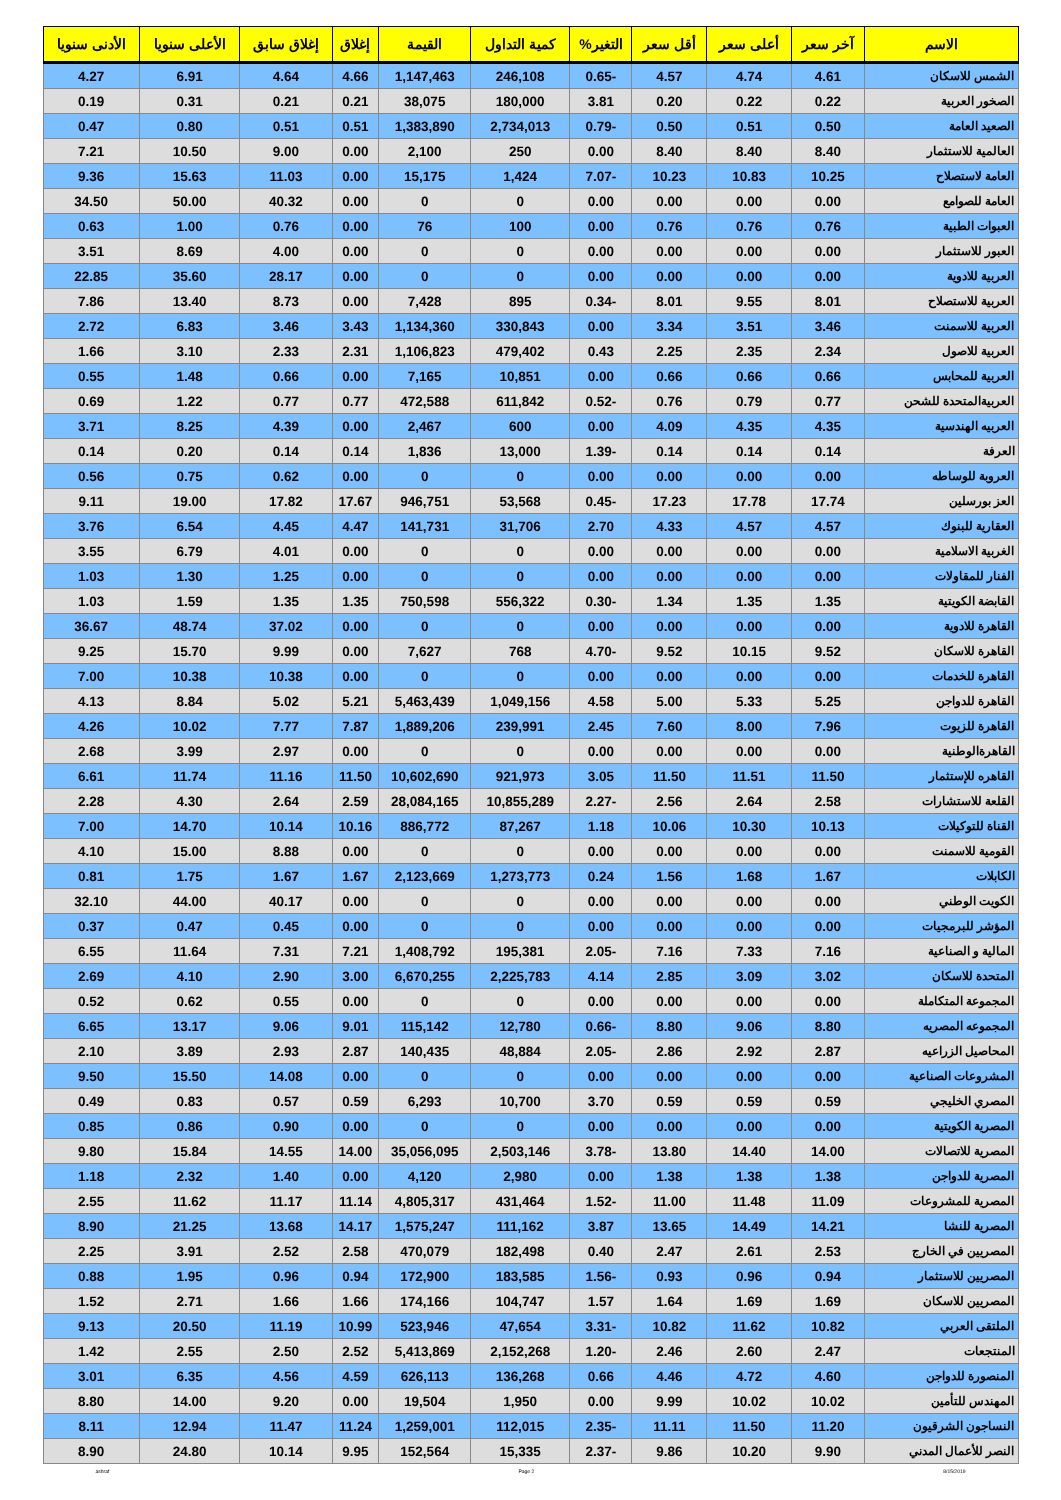| الاسم | آخر سعر | أعلى سعر | أقل سعر | التغير% | كمية التداول | القيمة | إغلاق | إغلاق سابق | الأعلى سنويا | الأدنى سنويا |
| --- | --- | --- | --- | --- | --- | --- | --- | --- | --- | --- |
| الشمس للاسكان | 4.61 | 4.74 | 4.57 | -0.65 | 246,108 | 1,147,463 | 4.66 | 4.64 | 6.91 | 4.27 |
| الصخور العربية | 0.22 | 0.22 | 0.20 | 3.81 | 180,000 | 38,075 | 0.21 | 0.21 | 0.31 | 0.19 |
| الصعيد العامة | 0.50 | 0.51 | 0.50 | -0.79 | 2,734,013 | 1,383,890 | 0.51 | 0.51 | 0.80 | 0.47 |
| العالمية للاستثمار | 8.40 | 8.40 | 8.40 | 0.00 | 250 | 2,100 | 0.00 | 9.00 | 10.50 | 7.21 |
| العامة لاستصلاح | 10.25 | 10.83 | 10.23 | -7.07 | 1,424 | 15,175 | 0.00 | 11.03 | 15.63 | 9.36 |
| العامة للصوامع | 0.00 | 0.00 | 0.00 | 0.00 | 0 | 0 | 0.00 | 40.32 | 50.00 | 34.50 |
| العبوات الطبية | 0.76 | 0.76 | 0.76 | 0.00 | 100 | 76 | 0.00 | 0.76 | 1.00 | 0.63 |
| العبور للاستثمار | 0.00 | 0.00 | 0.00 | 0.00 | 0 | 0 | 0.00 | 4.00 | 8.69 | 3.51 |
| العربية للادوية | 0.00 | 0.00 | 0.00 | 0.00 | 0 | 0 | 0.00 | 28.17 | 35.60 | 22.85 |
| العربية للاستصلاح | 8.01 | 9.55 | 8.01 | -0.34 | 895 | 7,428 | 0.00 | 8.73 | 13.40 | 7.86 |
| العربية للاسمنت | 3.46 | 3.51 | 3.34 | 0.00 | 330,843 | 1,134,360 | 3.43 | 3.46 | 6.83 | 2.72 |
| العربية للاصول | 2.34 | 2.35 | 2.25 | 0.43 | 479,402 | 1,106,823 | 2.31 | 2.33 | 3.10 | 1.66 |
| العربية للمحابس | 0.66 | 0.66 | 0.66 | 0.00 | 10,851 | 7,165 | 0.00 | 0.66 | 1.48 | 0.55 |
| العربيةالمتحدة للشحن | 0.77 | 0.79 | 0.76 | -0.52 | 611,842 | 472,588 | 0.77 | 0.77 | 1.22 | 0.69 |
| العربيه الهندسية | 4.35 | 4.35 | 4.09 | 0.00 | 600 | 2,467 | 0.00 | 4.39 | 8.25 | 3.71 |
| العرفة | 0.14 | 0.14 | 0.14 | -1.39 | 13,000 | 1,836 | 0.14 | 0.14 | 0.20 | 0.14 |
| العروبة للوساطه | 0.00 | 0.00 | 0.00 | 0.00 | 0 | 0 | 0.00 | 0.62 | 0.75 | 0.56 |
| العز بورسلين | 17.74 | 17.78 | 17.23 | -0.45 | 53,568 | 946,751 | 17.67 | 17.82 | 19.00 | 9.11 |
| العقارية للبنوك | 4.57 | 4.57 | 4.33 | 2.70 | 31,706 | 141,731 | 4.47 | 4.45 | 6.54 | 3.76 |
| الغربية الاسلامية | 0.00 | 0.00 | 0.00 | 0.00 | 0 | 0 | 0.00 | 4.01 | 6.79 | 3.55 |
| الفنار للمقاولات | 0.00 | 0.00 | 0.00 | 0.00 | 0 | 0 | 0.00 | 1.25 | 1.30 | 1.03 |
| القابضة الكويتية | 1.35 | 1.35 | 1.34 | -0.30 | 556,322 | 750,598 | 1.35 | 1.35 | 1.59 | 1.03 |
| القاهرة للادوية | 0.00 | 0.00 | 0.00 | 0.00 | 0 | 0 | 0.00 | 37.02 | 48.74 | 36.67 |
| القاهرة للاسكان | 9.52 | 10.15 | 9.52 | -4.70 | 768 | 7,627 | 0.00 | 9.99 | 15.70 | 9.25 |
| القاهرة للخدمات | 0.00 | 0.00 | 0.00 | 0.00 | 0 | 0 | 0.00 | 10.38 | 10.38 | 7.00 |
| القاهرة للدواجن | 5.25 | 5.33 | 5.00 | 4.58 | 1,049,156 | 5,463,439 | 5.21 | 5.02 | 8.84 | 4.13 |
| القاهرة للزيوت | 7.96 | 8.00 | 7.60 | 2.45 | 239,991 | 1,889,206 | 7.87 | 7.77 | 10.02 | 4.26 |
| القاهرةالوطنية | 0.00 | 0.00 | 0.00 | 0.00 | 0 | 0 | 0.00 | 2.97 | 3.99 | 2.68 |
| القاهره للإستثمار | 11.50 | 11.51 | 11.50 | 3.05 | 921,973 | 10,602,690 | 11.50 | 11.16 | 11.74 | 6.61 |
| القلعة للاستشارات | 2.58 | 2.64 | 2.56 | -2.27 | 10,855,289 | 28,084,165 | 2.59 | 2.64 | 4.30 | 2.28 |
| القناة للتوكيلات | 10.13 | 10.30 | 10.06 | 1.18 | 87,267 | 886,772 | 10.16 | 10.14 | 14.70 | 7.00 |
| القومية للاسمنت | 0.00 | 0.00 | 0.00 | 0.00 | 0 | 0 | 0.00 | 8.88 | 15.00 | 4.10 |
| الكابلات | 1.67 | 1.68 | 1.56 | 0.24 | 1,273,773 | 2,123,669 | 1.67 | 1.67 | 1.75 | 0.81 |
| الكويت الوطني | 0.00 | 0.00 | 0.00 | 0.00 | 0 | 0 | 0.00 | 40.17 | 44.00 | 32.10 |
| المؤشر للبرمجيات | 0.00 | 0.00 | 0.00 | 0.00 | 0 | 0 | 0.00 | 0.45 | 0.47 | 0.37 |
| المالية و الصناعية | 7.16 | 7.33 | 7.16 | -2.05 | 195,381 | 1,408,792 | 7.21 | 7.31 | 11.64 | 6.55 |
| المتحدة للاسكان | 3.02 | 3.09 | 2.85 | 4.14 | 2,225,783 | 6,670,255 | 3.00 | 2.90 | 4.10 | 2.69 |
| المجموعة المتكاملة | 0.00 | 0.00 | 0.00 | 0.00 | 0 | 0 | 0.00 | 0.55 | 0.62 | 0.52 |
| المجموعه المصريه | 8.80 | 9.06 | 8.80 | -0.66 | 12,780 | 115,142 | 9.01 | 9.06 | 13.17 | 6.65 |
| المحاصيل الزراعيه | 2.87 | 2.92 | 2.86 | -2.05 | 48,884 | 140,435 | 2.87 | 2.93 | 3.89 | 2.10 |
| المشروعات الصناعية | 0.00 | 0.00 | 0.00 | 0.00 | 0 | 0 | 0.00 | 14.08 | 15.50 | 9.50 |
| المصري الخليجي | 0.59 | 0.59 | 0.59 | 3.70 | 10,700 | 6,293 | 0.59 | 0.57 | 0.83 | 0.49 |
| المصرية الكويتية | 0.00 | 0.00 | 0.00 | 0.00 | 0 | 0 | 0.00 | 0.90 | 0.86 | 0.85 |
| المصرية للاتصالات | 14.00 | 14.40 | 13.80 | -3.78 | 2,503,146 | 35,056,095 | 14.00 | 14.55 | 15.84 | 9.80 |
| المصرية للدواجن | 1.38 | 1.38 | 1.38 | 0.00 | 2,980 | 4,120 | 0.00 | 1.40 | 2.32 | 1.18 |
| المصرية للمشروعات | 11.09 | 11.48 | 11.00 | -1.52 | 431,464 | 4,805,317 | 11.14 | 11.17 | 11.62 | 2.55 |
| المصرية للنشا | 14.21 | 14.49 | 13.65 | 3.87 | 111,162 | 1,575,247 | 14.17 | 13.68 | 21.25 | 8.90 |
| المصريين في الخارج | 2.53 | 2.61 | 2.47 | 0.40 | 182,498 | 470,079 | 2.58 | 2.52 | 3.91 | 2.25 |
| المصريين للاستثمار | 0.94 | 0.96 | 0.93 | -1.56 | 183,585 | 172,900 | 0.94 | 0.96 | 1.95 | 0.88 |
| المصريين للاسكان | 1.69 | 1.69 | 1.64 | 1.57 | 104,747 | 174,166 | 1.66 | 1.66 | 2.71 | 1.52 |
| الملتقى العربي | 10.82 | 11.62 | 10.82 | -3.31 | 47,654 | 523,946 | 10.99 | 11.19 | 20.50 | 9.13 |
| المنتجعات | 2.47 | 2.60 | 2.46 | -1.20 | 2,152,268 | 5,413,869 | 2.52 | 2.50 | 2.55 | 1.42 |
| المنصورة للدواجن | 4.60 | 4.72 | 4.46 | 0.66 | 136,268 | 626,113 | 4.59 | 4.56 | 6.35 | 3.01 |
| المهندس للتأمين | 10.02 | 10.02 | 9.99 | 0.00 | 1,950 | 19,504 | 0.00 | 9.20 | 14.00 | 8.80 |
| النساجون الشرقيون | 11.20 | 11.50 | 11.11 | -2.35 | 112,015 | 1,259,001 | 11.24 | 11.47 | 12.94 | 8.11 |
| النصر للأعمال المدني | 9.90 | 10.20 | 9.86 | -2.37 | 15,335 | 152,564 | 9.95 | 10.14 | 24.80 | 8.90 |
ashraf Page 2 8/15/2019